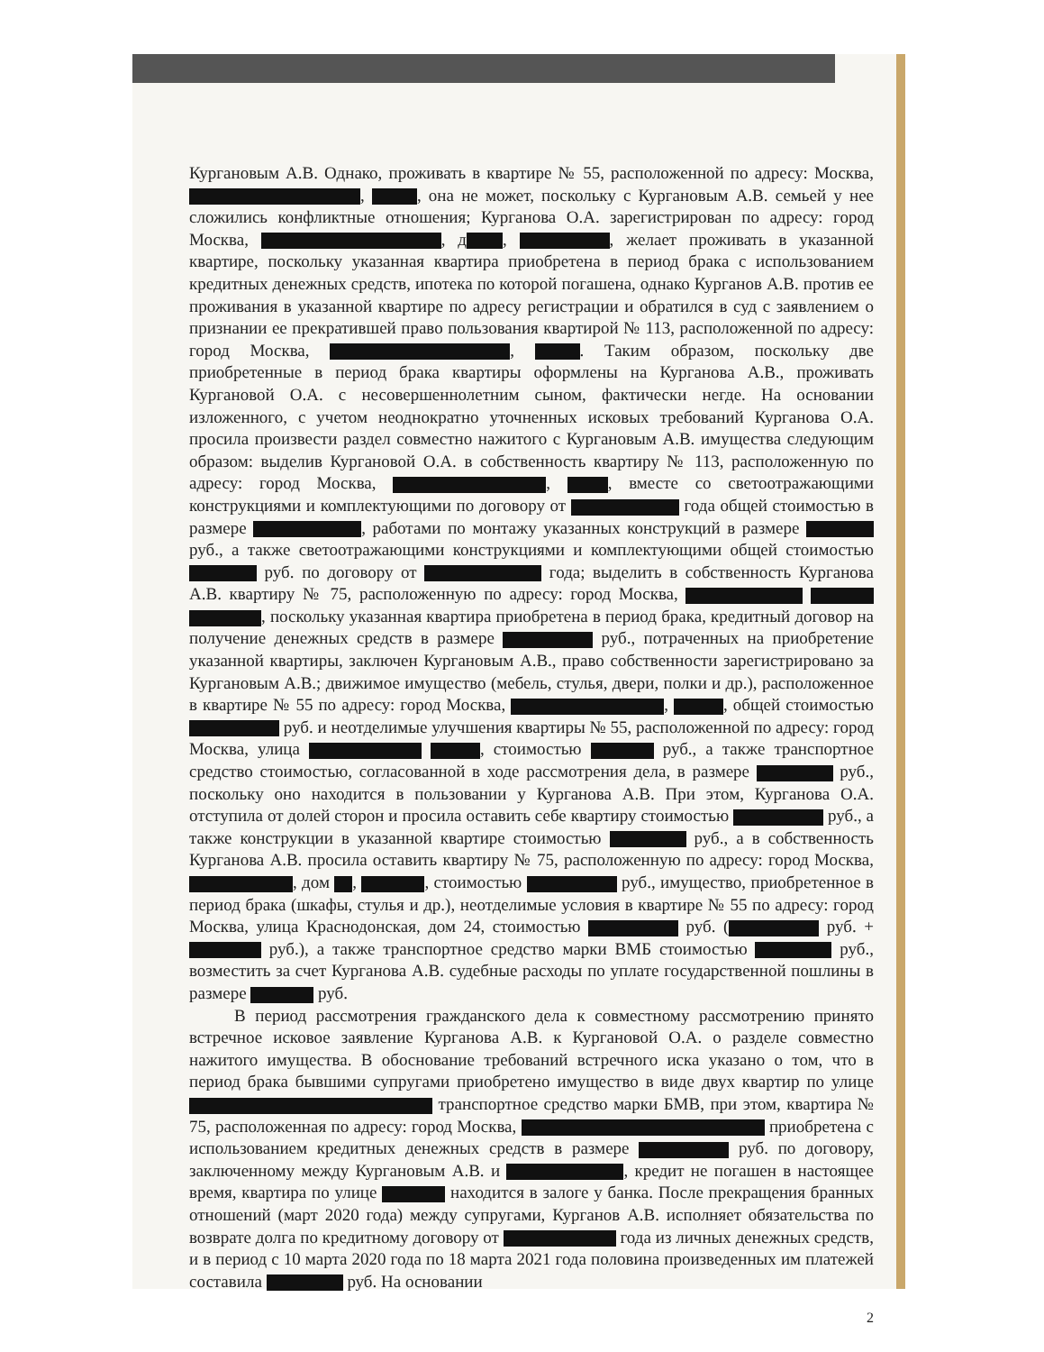Кургановым А.В. Однако, проживать в квартире № 55, расположенной по адресу: Москва, , , она не может, поскольку с Кургановым А.В. семьей у нее сложились конфликтные отношения; Курганова О.А. зарегистрирован по адресу: город Москва, , д , , желает проживать в указанной квартире, поскольку указанная квартира приобретена в период брака с использованием кредитных денежных средств, ипотека по которой погашена, однако Курганов А.В. против ее проживания в указанной квартире по адресу регистрации и обратился в суд с заявлением о признании ее прекратившей право пользования квартирой № 113, расположенной по адресу: город Москва, , . Таким образом, поскольку две приобретенные в период брака квартиры оформлены на Курганова А.В., проживать Кургановой О.А. с несовершеннолетним сыном, фактически негде. На основании изложенного, с учетом неоднократно уточненных исковых требований Курганова О.А. просила произвести раздел совместно нажитого с Кургановым А.В. имущества следующим образом: выделив Кургановой О.А. в собственность квартиру № 113, расположенную по адресу: город Москва, , , вместе со светоотражающими конструкциями и комплектующими по договору от года общей стоимостью в размере , работами по монтажу указанных конструкций в размере руб., а также светоотражающими конструкциями и комплектующими общей стоимостью руб. по договору от года; выделить в собственность Курганова А.В. квартиру № 75, расположенную по адресу: город Москва, , поскольку указанная квартира приобретена в период брака, кредитный договор на получение денежных средств в размере руб., потраченных на приобретение указанной квартиры, заключен Кургановым А.В., право собственности зарегистрировано за Кургановым А.В.; движимое имущество (мебель, стулья, двери, полки и др.), расположенное в квартире № 55 по адресу: город Москва, , , общей стоимостью руб. и неотделимые улучшения квартиры № 55, расположенной по адресу: город Москва, улица , стоимостью руб., а также транспортное средство стоимостью, согласованной в ходе рассмотрения дела, в размере руб., поскольку оно находится в пользовании у Курганова А.В. При этом, Курганова О.А. отступила от долей сторон и просила оставить себе квартиру стоимостью руб., а также конструкции в указанной квартире стоимостью руб., а в собственность Курганова А.В. просила оставить квартиру № 75, расположенную по адресу: город Москва, , дом , , стоимостью руб., имущество, приобретенное в период брака (шкафы, стулья и др.), неотделимые условия в квартире № 55 по адресу: город Москва, улица Краснодонская, дом 24, стоимостью руб. ( руб. + руб.), а также транспортное средство марки ВМБ стоимостью руб., возместить за счет Курганова А.В. судебные расходы по уплате государственной пошлины в размере руб.
В период рассмотрения гражданского дела к совместному рассмотрению принято встречное исковое заявление Курганова А.В. к Кургановой О.А. о разделе совместно нажитого имущества. В обоснование требований встречного иска указано о том, что в период брака бывшими супругами приобретено имущество в виде двух квартир по улице транспортное средство марки БМВ, при этом, квартира № 75, расположенная по адресу: город Москва, приобретена с использованием кредитных денежных средств в размере руб. по договору, заключенному между Кургановым А.В. и , кредит не погашен в настоящее время, квартира по улице находится в залоге у банка. После прекращения бранных отношений (март 2020 года) между супругами, Курганов А.В. исполняет обязательства по возврате долга по кредитному договору от года из личных денежных средств, и в период с 10 марта 2020 года по 18 марта 2021 года половина произведенных им платежей составила руб. На основании
2